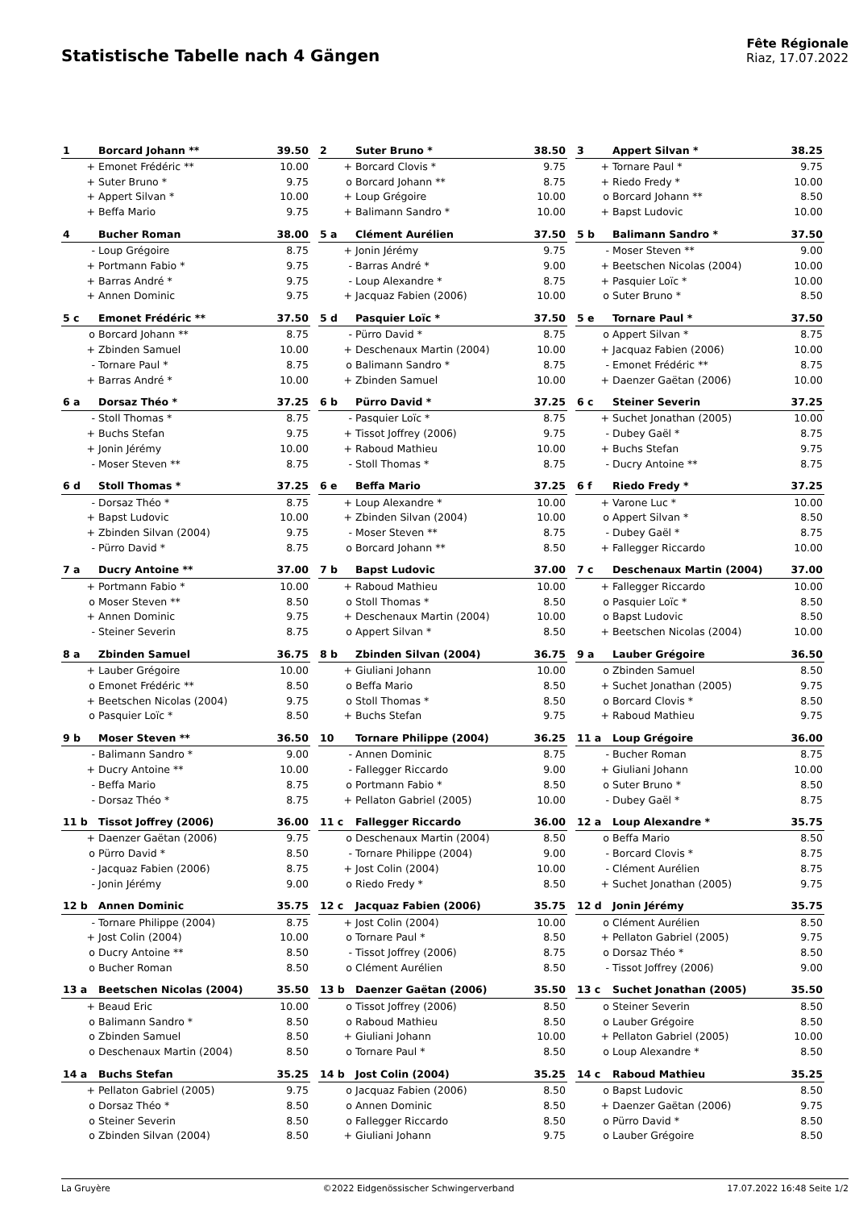Statistische Tabelle nach 4 Gängen
Fête Régionale
Riaz, 17.07.2022
| 1 | Borcard Johann ** | 39.50 |
| --- | --- | --- |
| + | Emonet Frédéric ** | 10.00 |
| + | Suter Bruno * | 9.75 |
| + | Appert Silvan * | 10.00 |
| + | Beffa Mario | 9.75 |
| 2 | Suter Bruno * | 38.50 |
| --- | --- | --- |
| + | Borcard Clovis * | 9.75 |
| o | Borcard Johann ** | 8.75 |
| + | Loup Grégoire | 10.00 |
| + | Balimann Sandro * | 10.00 |
| 3 | Appert Silvan * | 38.25 |
| --- | --- | --- |
| + | Tornare Paul * | 9.75 |
| + | Riedo Fredy * | 10.00 |
| o | Borcard Johann ** | 8.50 |
| + | Bapst Ludovic | 10.00 |
| 4 | Bucher Roman | 38.00 |
| --- | --- | --- |
| - | Loup Grégoire | 8.75 |
| + | Portmann Fabio * | 9.75 |
| + | Barras André * | 9.75 |
| + | Annen Dominic | 9.75 |
| 5 a | Clément Aurélien | 37.50 |
| --- | --- | --- |
| + | Jonin Jérémy | 9.75 |
| - | Barras André * | 9.00 |
| - | Loup Alexandre * | 8.75 |
| + | Jacquaz Fabien (2006) | 10.00 |
| 5 b | Balimann Sandro * | 37.50 |
| --- | --- | --- |
| - | Moser Steven ** | 9.00 |
| + | Beetschen Nicolas (2004) | 10.00 |
| + | Pasquier Loïc * | 10.00 |
| o | Suter Bruno * | 8.50 |
| 5 c | Emonet Frédéric ** | 37.50 |
| --- | --- | --- |
| o | Borcard Johann ** | 8.75 |
| + | Zbinden Samuel | 10.00 |
| - | Tornare Paul * | 8.75 |
| + | Barras André * | 10.00 |
| 5 d | Pasquier Loïc * | 37.50 |
| --- | --- | --- |
| - | Pürro David * | 8.75 |
| + | Deschenaux Martin (2004) | 10.00 |
| o | Balimann Sandro * | 8.75 |
| + | Zbinden Samuel | 10.00 |
| 5 e | Tornare Paul * | 37.50 |
| --- | --- | --- |
| o | Appert Silvan * | 8.75 |
| + | Jacquaz Fabien (2006) | 10.00 |
| - | Emonet Frédéric ** | 8.75 |
| + | Daenzer Gaëtan (2006) | 10.00 |
| 6 a | Dorsaz Théo * | 37.25 |
| --- | --- | --- |
| - | Stoll Thomas * | 8.75 |
| + | Buchs Stefan | 9.75 |
| + | Jonin Jérémy | 10.00 |
| - | Moser Steven ** | 8.75 |
| 6 b | Pürro David * | 37.25 |
| --- | --- | --- |
| - | Pasquier Loïc * | 8.75 |
| + | Tissot Joffrey (2006) | 9.75 |
| + | Raboud Mathieu | 10.00 |
| - | Stoll Thomas * | 8.75 |
| 6 c | Steiner Severin | 37.25 |
| --- | --- | --- |
| + | Suchet Jonathan (2005) | 10.00 |
| - | Dubey Gaël * | 8.75 |
| + | Buchs Stefan | 9.75 |
| - | Ducry Antoine ** | 8.75 |
| 6 d | Stoll Thomas * | 37.25 |
| --- | --- | --- |
| - | Dorsaz Théo * | 8.75 |
| + | Bapst Ludovic | 10.00 |
| + | Zbinden Silvan (2004) | 9.75 |
| - | Pürro David * | 8.75 |
| 6 e | Beffa Mario | 37.25 |
| --- | --- | --- |
| + | Loup Alexandre * | 10.00 |
| + | Zbinden Silvan (2004) | 10.00 |
| - | Moser Steven ** | 8.75 |
| o | Borcard Johann ** | 8.50 |
| 6 f | Riedo Fredy * | 37.25 |
| --- | --- | --- |
| + | Varone Luc * | 10.00 |
| o | Appert Silvan * | 8.50 |
| - | Dubey Gaël * | 8.75 |
| + | Fallegger Riccardo | 10.00 |
| 7 a | Ducry Antoine ** | 37.00 |
| --- | --- | --- |
| + | Portmann Fabio * | 10.00 |
| o | Moser Steven ** | 8.50 |
| + | Annen Dominic | 9.75 |
| - | Steiner Severin | 8.75 |
| 7 b | Bapst Ludovic | 37.00 |
| --- | --- | --- |
| + | Raboud Mathieu | 10.00 |
| o | Stoll Thomas * | 8.50 |
| + | Deschenaux Martin (2004) | 10.00 |
| o | Appert Silvan * | 8.50 |
| 7 c | Deschenaux Martin (2004) | 37.00 |
| --- | --- | --- |
| + | Fallegger Riccardo | 10.00 |
| o | Pasquier Loïc * | 8.50 |
| o | Bapst Ludovic | 8.50 |
| + | Beetschen Nicolas (2004) | 10.00 |
| 8 a | Zbinden Samuel | 36.75 |
| --- | --- | --- |
| + | Lauber Grégoire | 10.00 |
| o | Emonet Frédéric ** | 8.50 |
| + | Beetschen Nicolas (2004) | 9.75 |
| o | Pasquier Loïc * | 8.50 |
| 8 b | Zbinden Silvan (2004) | 36.75 |
| --- | --- | --- |
| + | Giuliani Johann | 10.00 |
| o | Beffa Mario | 8.50 |
| o | Stoll Thomas * | 8.50 |
| + | Buchs Stefan | 9.75 |
| 9 a | Lauber Grégoire | 36.50 |
| --- | --- | --- |
| o | Zbinden Samuel | 8.50 |
| + | Suchet Jonathan (2005) | 9.75 |
| o | Borcard Clovis * | 8.50 |
| + | Raboud Mathieu | 9.75 |
| 9 b | Moser Steven ** | 36.50 |
| --- | --- | --- |
| - | Balimann Sandro * | 9.00 |
| + | Ducry Antoine ** | 10.00 |
| - | Beffa Mario | 8.75 |
| - | Dorsaz Théo * | 8.75 |
| 10 | Tornare Philippe (2004) | 36.25 |
| --- | --- | --- |
| - | Annen Dominic | 8.75 |
| - | Fallegger Riccardo | 9.00 |
| o | Portmann Fabio * | 8.50 |
| + | Pellaton Gabriel (2005) | 10.00 |
| 11 a | Loup Grégoire | 36.00 |
| --- | --- | --- |
| - | Bucher Roman | 8.75 |
| + | Giuliani Johann | 10.00 |
| o | Suter Bruno * | 8.50 |
| - | Dubey Gaël * | 8.75 |
| 11 b | Tissot Joffrey (2006) | 36.00 |
| --- | --- | --- |
| + | Daenzer Gaëtan (2006) | 9.75 |
| o | Pürro David * | 8.50 |
| - | Jacquaz Fabien (2006) | 8.75 |
| - | Jonin Jérémy | 9.00 |
| 11 c | Fallegger Riccardo | 36.00 |
| --- | --- | --- |
| o | Deschenaux Martin (2004) | 8.50 |
| - | Tornare Philippe (2004) | 9.00 |
| + | Jost Colin (2004) | 10.00 |
| o | Riedo Fredy * | 8.50 |
| 12 a | Loup Alexandre * | 35.75 |
| --- | --- | --- |
| o | Beffa Mario | 8.50 |
| - | Borcard Clovis * | 8.75 |
| - | Clément Aurélien | 8.75 |
| + | Suchet Jonathan (2005) | 9.75 |
| 12 b | Annen Dominic | 35.75 |
| --- | --- | --- |
| - | Tornare Philippe (2004) | 8.75 |
| + | Jost Colin (2004) | 10.00 |
| o | Ducry Antoine ** | 8.50 |
| o | Bucher Roman | 8.50 |
| 12 c | Jacquaz Fabien (2006) | 35.75 |
| --- | --- | --- |
| + | Jost Colin (2004) | 10.00 |
| o | Tornare Paul * | 8.50 |
| - | Tissot Joffrey (2006) | 8.75 |
| o | Clément Aurélien | 8.50 |
| 12 d | Jonin Jérémy | 35.75 |
| --- | --- | --- |
| o | Clément Aurélien | 8.50 |
| + | Pellaton Gabriel (2005) | 9.75 |
| o | Dorsaz Théo * | 8.50 |
| - | Tissot Joffrey (2006) | 9.00 |
| 13 a | Beetschen Nicolas (2004) | 35.50 |
| --- | --- | --- |
| + | Beaud Eric | 10.00 |
| o | Balimann Sandro * | 8.50 |
| o | Zbinden Samuel | 8.50 |
| o | Deschenaux Martin (2004) | 8.50 |
| 13 b | Daenzer Gaëtan (2006) | 35.50 |
| --- | --- | --- |
| o | Tissot Joffrey (2006) | 8.50 |
| o | Raboud Mathieu | 8.50 |
| + | Giuliani Johann | 10.00 |
| o | Tornare Paul * | 8.50 |
| 13 c | Suchet Jonathan (2005) | 35.50 |
| --- | --- | --- |
| o | Steiner Severin | 8.50 |
| o | Lauber Grégoire | 8.50 |
| + | Pellaton Gabriel (2005) | 10.00 |
| o | Loup Alexandre * | 8.50 |
| 14 a | Buchs Stefan | 35.25 |
| --- | --- | --- |
| + | Pellaton Gabriel (2005) | 9.75 |
| o | Dorsaz Théo * | 8.50 |
| o | Steiner Severin | 8.50 |
| o | Zbinden Silvan (2004) | 8.50 |
| 14 b | Jost Colin (2004) | 35.25 |
| --- | --- | --- |
| o | Jacquaz Fabien (2006) | 8.50 |
| o | Annen Dominic | 8.50 |
| o | Fallegger Riccardo | 8.50 |
| + | Giuliani Johann | 9.75 |
| 14 c | Raboud Mathieu | 35.25 |
| --- | --- | --- |
| o | Bapst Ludovic | 8.50 |
| + | Daenzer Gaëtan (2006) | 9.75 |
| o | Pürro David * | 8.50 |
| o | Lauber Grégoire | 8.50 |
La Gruyère ©2022 Eidgenössischer Schwingerverband 17.07.2022 16:48 Seite 1/2